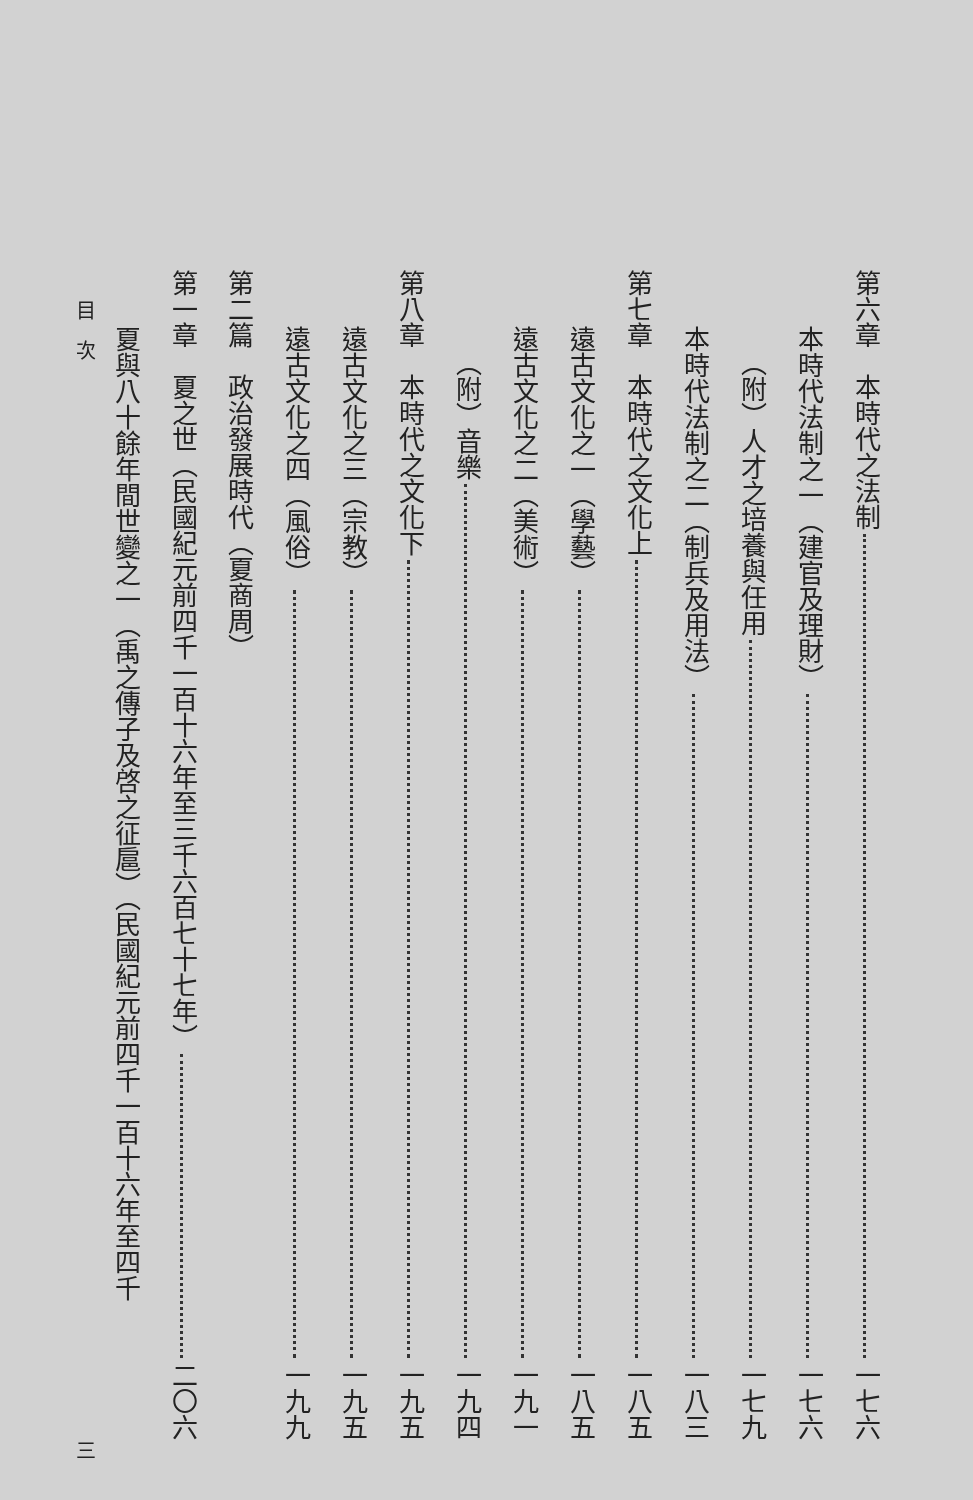第六章　本時代之法制 一七六
本時代法制之一（建官及理財） 一七六
（附）人才之培養與任用 一七九
本時代法制之二（制兵及用法） 一八三
第七章　本時代之文化上 一八五
遠古文化之一（學藝） 一八五
遠古文化之二（美術） 一九一
（附）音樂 一九四
第八章　本時代之文化下 一九五
遠古文化之三（宗教） 一九五
遠古文化之四（風俗） 一九九
第二篇　政治發展時代（夏商周）
第一章　夏之世（民國紀元前四千一百十六年至三千六百七十七年） 二〇六
夏與八十餘年間世變之一（禹之傳子及啓之征扈）（民國紀元前四千一百十六年至四千
目　次 三